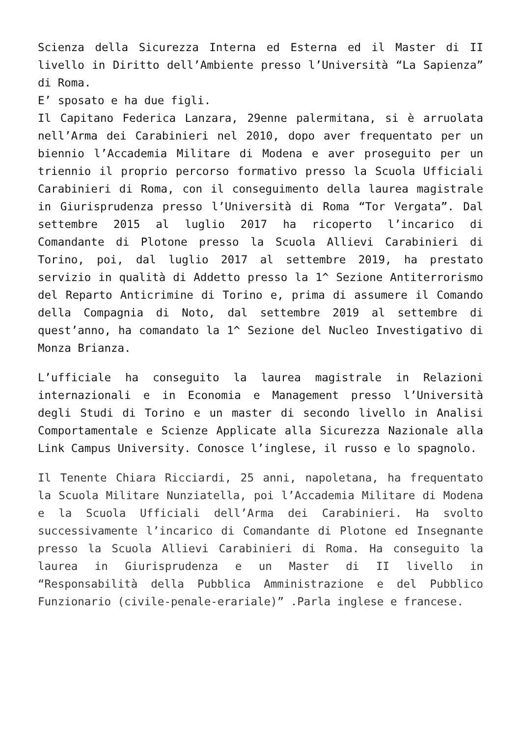Scienza della Sicurezza Interna ed Esterna ed il Master di II livello in Diritto dell’Ambiente presso l’Università “La Sapienza” di Roma.
E’ sposato e ha due figli.
Il Capitano Federica Lanzara, 29enne palermitana, si è arruolata nell’Arma dei Carabinieri nel 2010, dopo aver frequentato per un biennio l’Accademia Militare di Modena e aver proseguito per un triennio il proprio percorso formativo presso la Scuola Ufficiali Carabinieri di Roma, con il conseguimento della laurea magistrale in Giurisprudenza presso l’Università di Roma “Tor Vergata”. Dal settembre 2015 al luglio 2017 ha ricoperto l’incarico di Comandante di Plotone presso la Scuola Allievi Carabinieri di Torino, poi, dal luglio 2017 al settembre 2019, ha prestato servizio in qualità di Addetto presso la 1^ Sezione Antiterrorismo del Reparto Anticrimine di Torino e, prima di assumere il Comando della Compagnia di Noto, dal settembre 2019 al settembre di quest’anno, ha comandato la 1^ Sezione del Nucleo Investigativo di Monza Brianza.
L’ufficiale ha conseguito la laurea magistrale in Relazioni internazionali e in Economia e Management presso l’Università degli Studi di Torino e un master di secondo livello in Analisi Comportamentale e Scienze Applicate alla Sicurezza Nazionale alla Link Campus University. Conosce l’inglese, il russo e lo spagnolo.
Il Tenente Chiara Ricciardi, 25 anni, napoletana, ha frequentato la Scuola Militare Nunziatella, poi l’Accademia Militare di Modena e la Scuola Ufficiali dell’Arma dei Carabinieri. Ha svolto successivamente l’incarico di Comandante di Plotone ed Insegnante presso la Scuola Allievi Carabinieri di Roma. Ha conseguito la laurea in Giurisprudenza e un Master di II livello in “Responsabilità della Pubblica Amministrazione e del Pubblico Funzionario (civile-penale-erariale)” .Parla inglese e francese.